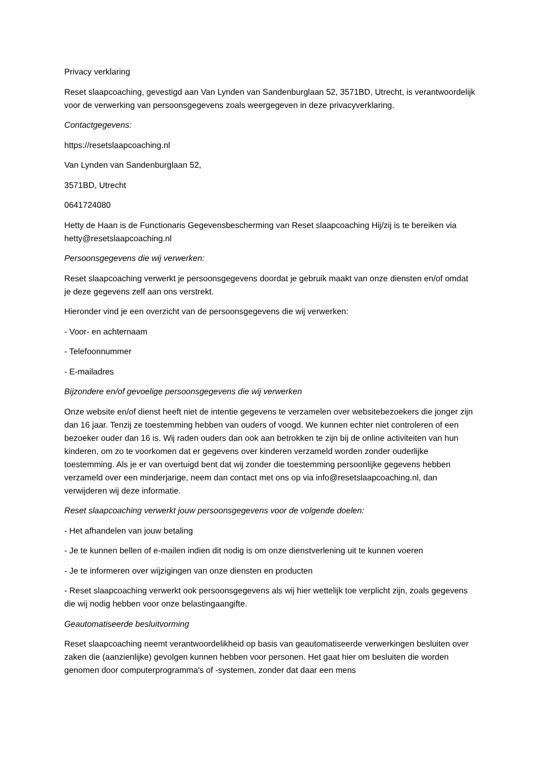Privacy verklaring
Reset slaapcoaching, gevestigd aan Van Lynden van Sandenburglaan 52, 3571BD, Utrecht, is verantwoordelijk voor de verwerking van persoonsgegevens zoals weergegeven in deze privacyverklaring.
Contactgegevens:
https://resetslaapcoaching.nl
Van Lynden van Sandenburglaan 52,
3571BD, Utrecht
0641724080
Hetty de Haan is de Functionaris Gegevensbescherming van Reset slaapcoaching Hij/zij is te bereiken via hetty@resetslaapcoaching.nl
Persoonsgegevens die wij verwerken:
Reset slaapcoaching verwerkt je persoonsgegevens doordat je gebruik maakt van onze diensten en/of omdat je deze gegevens zelf aan ons verstrekt.
Hieronder vind je een overzicht van de persoonsgegevens die wij verwerken:
- Voor- en achternaam
- Telefoonnummer
- E-mailadres
Bijzondere en/of gevoelige persoonsgegevens die wij verwerken
Onze website en/of dienst heeft niet de intentie gegevens te verzamelen over websitebezoekers die jonger zijn dan 16 jaar. Tenzij ze toestemming hebben van ouders of voogd. We kunnen echter niet controleren of een bezoeker ouder dan 16 is. Wij raden ouders dan ook aan betrokken te zijn bij de online activiteiten van hun kinderen, om zo te voorkomen dat er gegevens over kinderen verzameld worden zonder ouderlijke toestemming. Als je er van overtuigd bent dat wij zonder die toestemming persoonlijke gegevens hebben verzameld over een minderjarige, neem dan contact met ons op via info@resetslaapcoaching.nl, dan verwijderen wij deze informatie.
Reset slaapcoaching verwerkt jouw persoonsgegevens voor de volgende doelen:
- Het afhandelen van jouw betaling
- Je te kunnen bellen of e-mailen indien dit nodig is om onze dienstverlening uit te kunnen voeren
- Je te informeren over wijzigingen van onze diensten en producten
- Reset slaapcoaching verwerkt ook persoonsgegevens als wij hier wettelijk toe verplicht zijn, zoals gegevens die wij nodig hebben voor onze belastingaangifte.
Geautomatiseerde besluitvorming
Reset slaapcoaching neemt verantwoordelikheid op basis van geautomatiseerde verwerkingen besluiten over zaken die (aanzienlijke) gevolgen kunnen hebben voor personen. Het gaat hier om besluiten die worden genomen door computerprogramma's of -systemen, zonder dat daar een mens